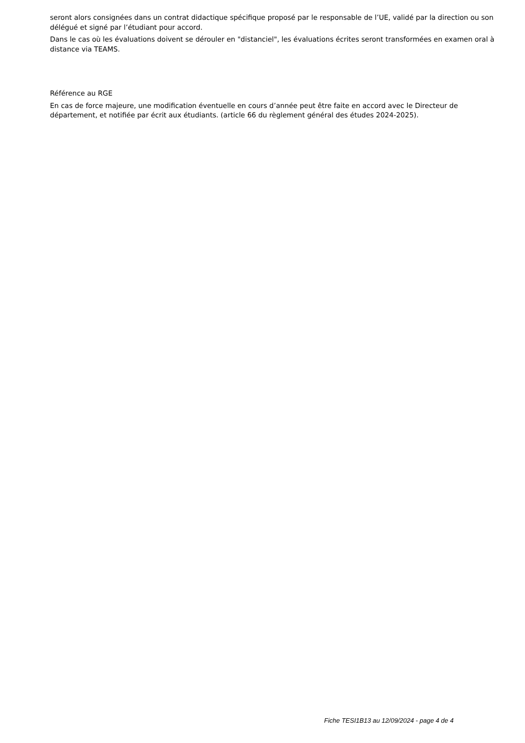seront alors consignées dans un contrat didactique spécifique proposé par le responsable de l’UE, validé par la direction ou son délégué et signé par l’étudiant pour accord.
Dans le cas où les évaluations doivent se dérouler en "distanciel", les évaluations écrites seront transformées en examen oral à distance via TEAMS.
Référence au RGE
En cas de force majeure, une modification éventuelle en cours d’année peut être faite en accord avec le Directeur de département, et notifiée par écrit aux étudiants. (article 66 du règlement général des études 2024-2025).
Fiche TESI1B13 au 12/09/2024 - page 4 de 4